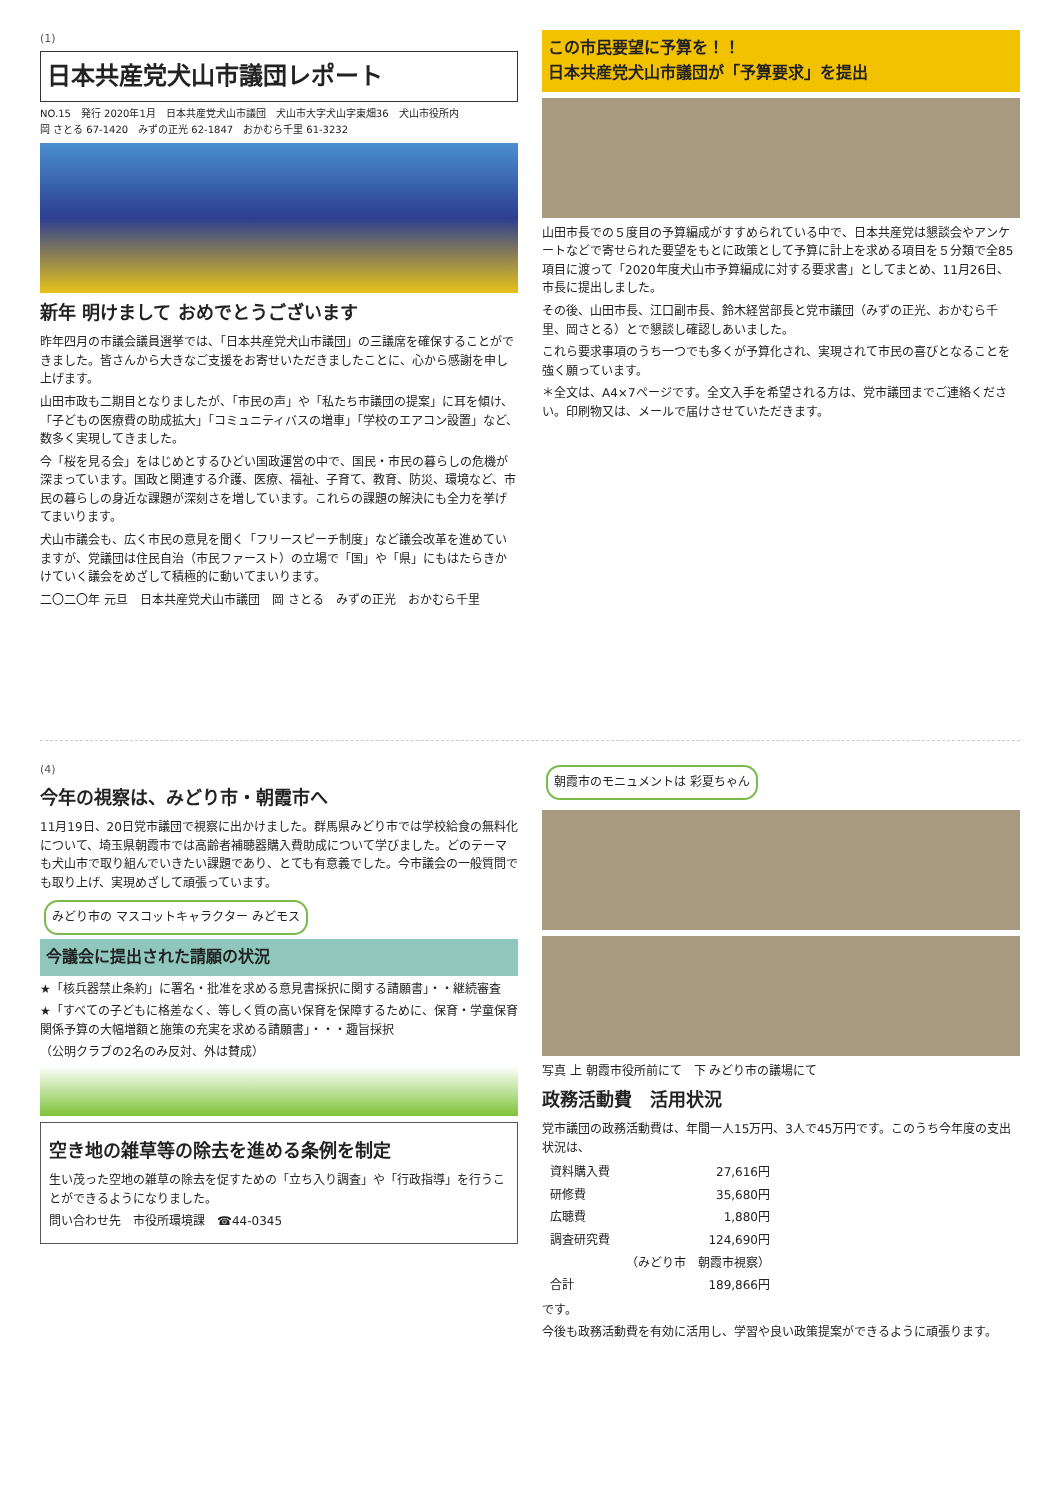(1)
日本共産党犬山市議団レポート
NO.15　発行 2020年1月　日本共産党犬山市議団　犬山市大字犬山字東畑36　犬山市役所内
岡 さとる 67-1420　みずの正光 62-1847　おかむら千里 61-3232
新年 明けまして おめでとうございます
昨年四月の市議会議員選挙では、「日本共産党犬山市議団」の三議席を確保することができました。皆さんから大きなご支援をお寄せいただきましたことに、心から感謝を申し上げます。
山田市政も二期目となりましたが、「市民の声」や「私たち市議団の提案」に耳を傾け、「子どもの医療費の助成拡大」「コミュニティバスの増車」「学校のエアコン設置」など、数多く実現してきました。
今「桜を見る会」をはじめとするひどい国政運営の中で、国民・市民の暮らしの危機が深まっています。国政と関連する介護、医療、福祉、子育て、教育、防災、環境など、市民の暮らしの身近な課題が深刻さを増しています。これらの課題の解決にも全力を挙げてまいります。
犬山市議会も、広く市民の意見を聞く「フリースピーチ制度」など議会改革を進めていますが、党議団は住民自治（市民ファースト）の立場で「国」や「県」にもはたらきかけていく議会をめざして積極的に動いてまいります。
二〇二〇年 元旦　日本共産党犬山市議団　岡 さとる　みずの正光　おかむら千里
この市民要望に予算を！！
日本共産党犬山市議団が「予算要求」を提出
山田市長での５度目の予算編成がすすめられている中で、日本共産党は懇談会やアンケートなどで寄せられた要望をもとに政策として予算に計上を求める項目を５分類で全85項目に渡って「2020年度犬山市予算編成に対する要求書」としてまとめ、11月26日、市長に提出しました。
その後、山田市長、江口副市長、鈴木経営部長と党市議団（みずの正光、おかむら千里、岡さとる）とで懇談し確認しあいました。
これら要求事項のうち一つでも多くが予算化され、実現されて市民の喜びとなることを強く願っています。
＊全文は、A4×7ページです。全文入手を希望される方は、党市議団までご連絡ください。印刷物又は、メールで届けさせていただきます。
(4)
今年の視察は、みどり市・朝霞市へ
11月19日、20日党市議団で視察に出かけました。群馬県みどり市では学校給食の無料化について、埼玉県朝霞市では高齢者補聴器購入費助成について学びました。どのテーマも犬山市で取り組んでいきたい課題であり、とても有意義でした。今市議会の一般質問でも取り上げ、実現めざして頑張っています。
みどり市の マスコットキャラクター みどモス
今議会に提出された請願の状況
★「核兵器禁止条約」に署名・批准を求める意見書採択に関する請願書」・・継続審査
★「すべての子どもに格差なく、等しく質の高い保育を保障するために、保育・学童保育関係予算の大幅増額と施策の充実を求める請願書」・・・趣旨採択
（公明クラブの2名のみ反対、外は賛成）
空き地の雑草等の除去を進める条例を制定
生い茂った空地の雑草の除去を促すための「立ち入り調査」や「行政指導」を行うことができるようになりました。
問い合わせ先　市役所環境課　☎44-0345
朝霞市のモニュメントは 彩夏ちゃん
写真 上 朝霞市役所前にて　下 みどり市の議場にて
政務活動費　活用状況
党市議団の政務活動費は、年間一人15万円、3人で45万円です。このうち今年度の支出状況は、
| 資料購入費 | 27,616円 |
| 研修費 | 35,680円 |
| 広聴費 | 1,880円 |
| 調査研究費 | 124,690円 |
| | （みどり市 朝霞市視察） |
| 合計 | 189,866円 |
です。
今後も政務活動費を有効に活用し、学習や良い政策提案ができるように頑張ります。